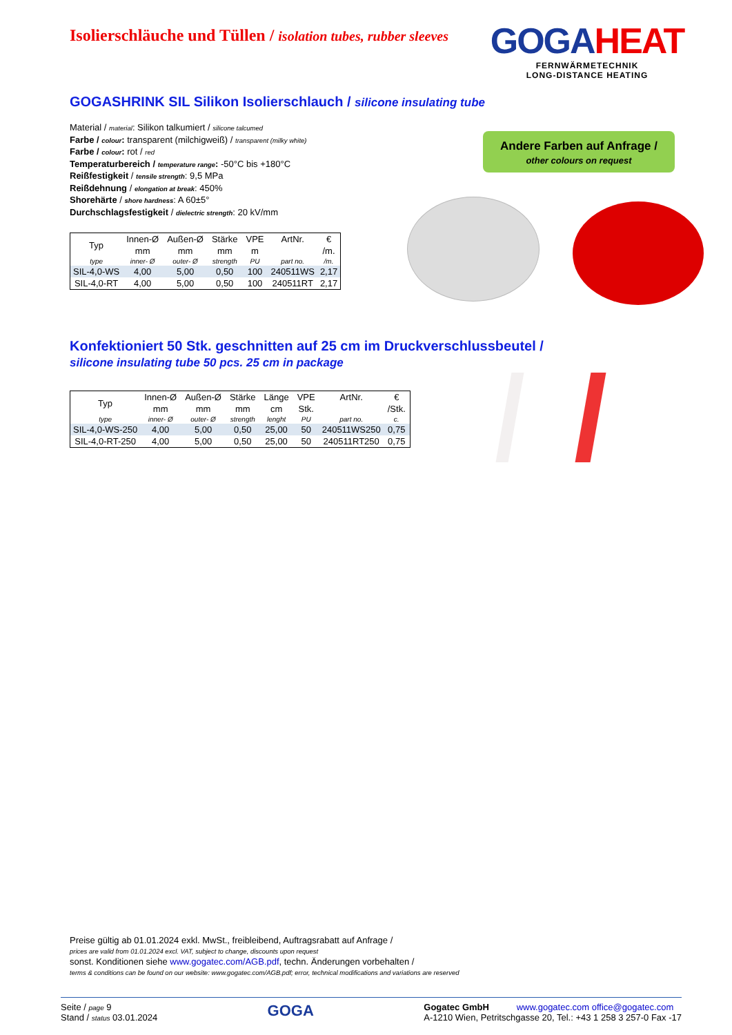Isolierschläuche und Tüllen / isolation tubes, rubber sleeves
GOGAHEAT
FERNWÄRMETECHNIK
LONG-DISTANCE HEATING
GOGASHRINK SIL Silikon Isolierschlauch / silicone insulating tube
Material / material: Silikon talkumiert / silicone talcumed
Farbe / colour: transparent (milchigweiß) / transparent (milky white)
Farbe / colour: rot / red
Temperaturbereich / temperature range: -50°C bis +180°C
Reißfestigkeit / tensile strength: 9,5 MPa
Reißdehnung / elongation at break: 450%
Shorehärte / shore hardness: A 60±5°
Durchschlagsfestigkeit / dielectric strength: 20 kV/mm
| Typ | Innen-Ø | Außen-Ø | Stärke | VPE | ArtNr. | € |
| --- | --- | --- | --- | --- | --- | --- |
| | mm | mm | mm | m | | /m. |
| type | inner- Ø | outer- Ø | strength | PU | part no. | /m. |
| SIL-4,0-WS | 4,00 | 5,00 | 0,50 | 100 | 240511WS | 2,17 |
| SIL-4,0-RT | 4,00 | 5,00 | 0,50 | 100 | 240511RT | 2,17 |
Konfektioniert 50 Stk. geschnitten auf 25 cm im Druckverschlussbeutel /
silicone insulating tube 50 pcs. 25 cm in package
| Typ | Innen-Ø | Außen-Ø | Stärke | Länge | VPE | ArtNr. | € |
| --- | --- | --- | --- | --- | --- | --- | --- |
| | mm | mm | mm | cm | Stk. | | /Stk. |
| type | inner- Ø | outer- Ø | strength | lenght | PU | part no. | c. |
| SIL-4,0-WS-250 | 4,00 | 5,00 | 0,50 | 25,00 | 50 | 240511WS250 | 0,75 |
| SIL-4,0-RT-250 | 4,00 | 5,00 | 0,50 | 25,00 | 50 | 240511RT250 | 0,75 |
Andere Farben auf Anfrage /
other colours on request
Preise gültig ab 01.01.2024 exkl. MwSt., freibleibend, Auftragsrabatt auf Anfrage /
prices are valid from 01.01.2024 excl. VAT, subject to change, discounts upon request
sonst. Konditionen siehe www.gogatec.com/AGB.pdf, techn. Änderungen vorbehalten /
terms & conditions can be found on our website: www.gogatec.com/AGB.pdf; error, technical modifications and variations are reserved
Seite / page 9
Stand / status 03.01.2024
GOGA
Gogatec GmbH www.gogatec.com office@gogatec.com
A-1210 Wien, Petritschgasse 20, Tel.: +43 1 258 3 257-0 Fax -17